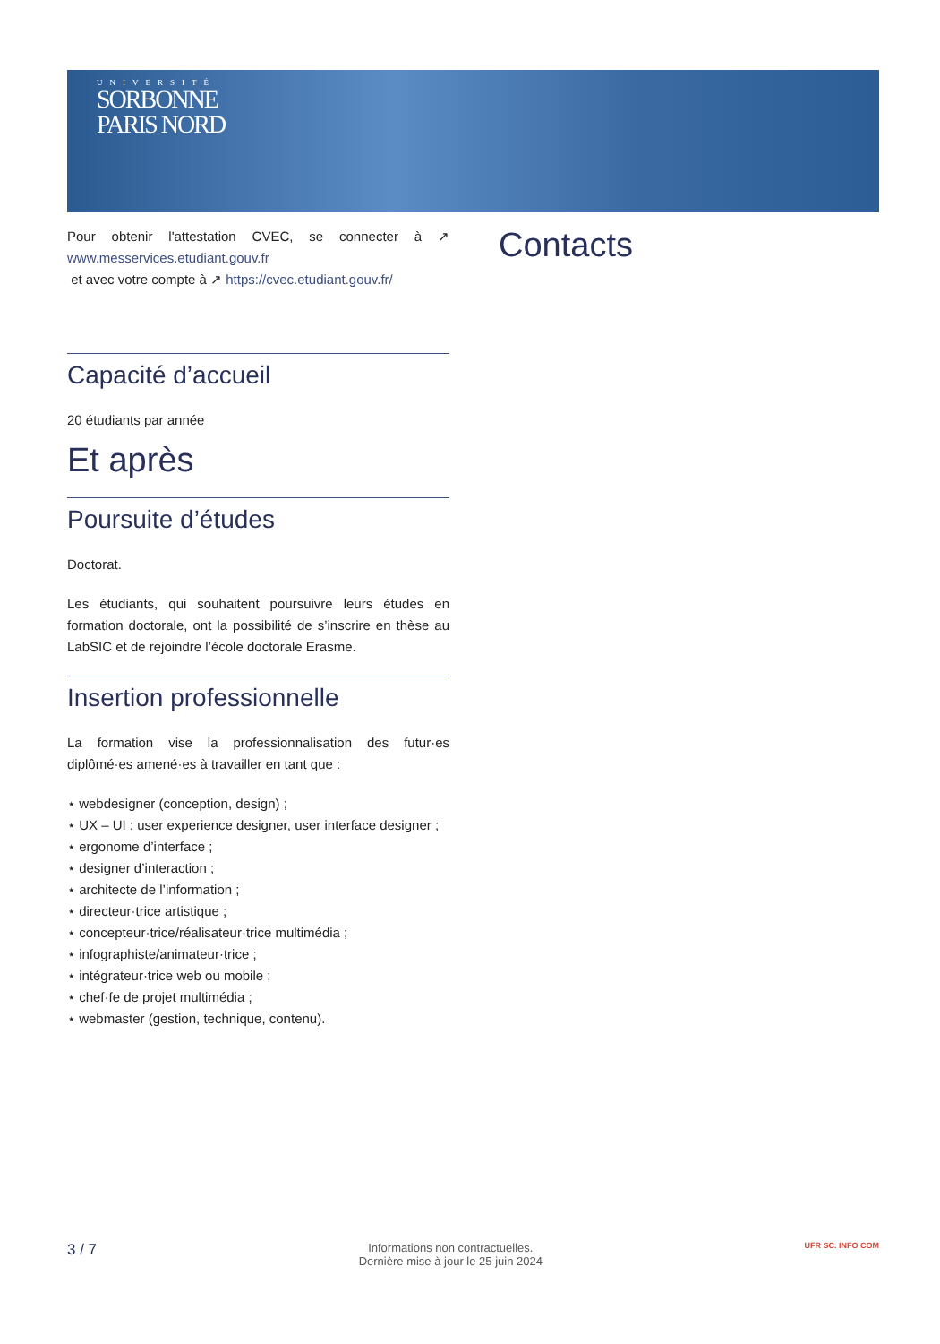UNIVERSITÉ
SORBONNE
PARIS NORD
Pour obtenir l'attestation CVEC, se connecter à ↗ www.messervices.etudiant.gouv.fr
et avec votre compte à ↗ https://cvec.etudiant.gouv.fr/
Capacité d’accueil
20 étudiants par année
Et après
Poursuite d’études
Doctorat.
Les étudiants, qui souhaitent poursuivre leurs études en formation doctorale, ont la possibilité de s’inscrire en thèse au LabSIC et de rejoindre l’école doctorale Erasme.
Insertion professionnelle
La formation vise la professionnalisation des futur·es diplômé·es amené·es à travailler en tant que :
⋆ webdesigner (conception, design) ;
⋆ UX – UI : user experience designer, user interface designer ;
⋆ ergonome d’interface ;
⋆ designer d’interaction ;
⋆ architecte de l’information ;
⋆ directeur·trice artistique ;
⋆ concepteur·trice/réalisateur·trice multimédia ;
⋆ infographiste/animateur·trice ;
⋆ intégrateur·trice web ou mobile ;
⋆ chef·fe de projet multimédia ;
⋆ webmaster (gestion, technique, contenu).
Contacts
3 / 7
Informations non contractuelles.
Dernière mise à jour le 25 juin 2024
UFR SC. INFO COM